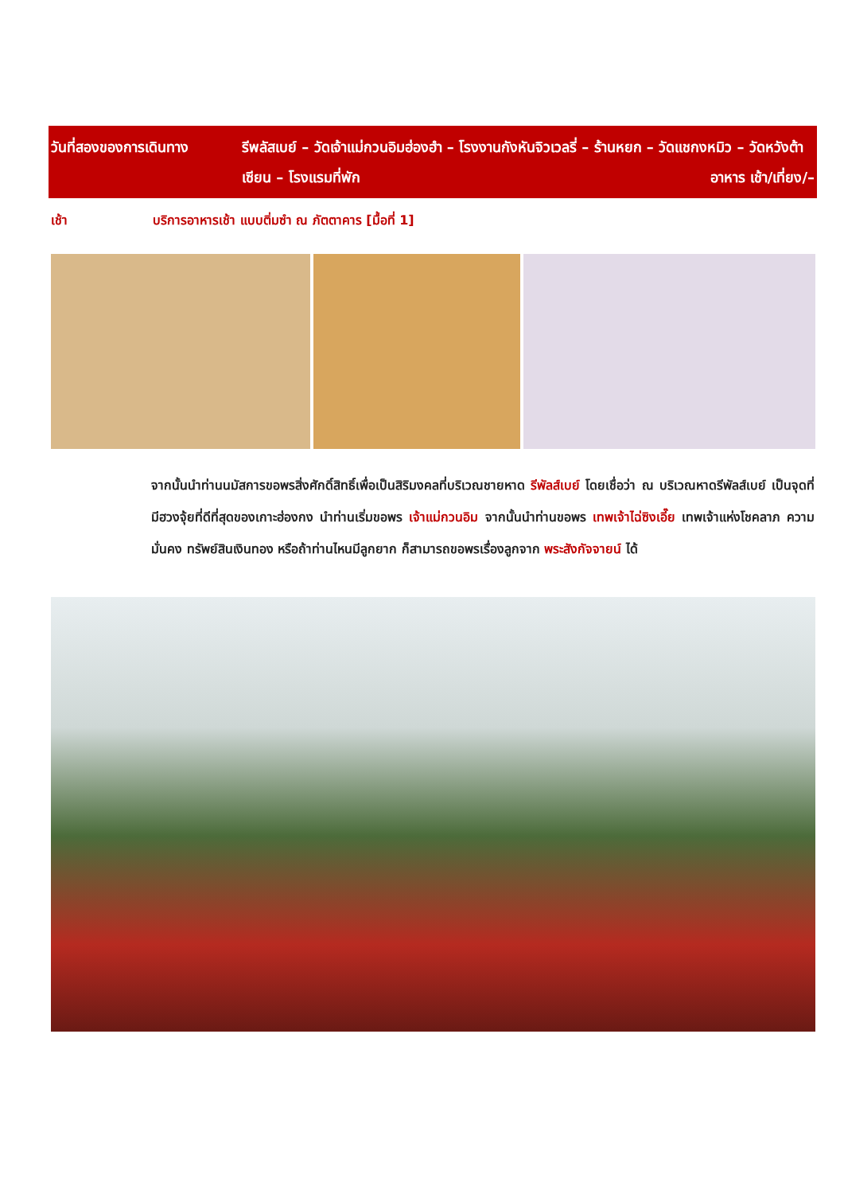| วันที่สองของการเดินทาง | รีพลัสเบย์ – วัดเจ้าแม่กวนอิมฮ่องฮำ – โรงงานกังหันจิวเวลรี่ – ร้านหยก – วัดแชกงหมิว – วัดหวังต้าเซียน – โรงแรมที่พัก อาหาร เช้า/เที่ยง/– |
เช้า บริการอาหารเช้า แบบติ่มซำ ณ ภัตตาคาร [มื้อที่ 1]
จากนั้นนำท่านนมัสการขอพรสิ่งศักดิ์สิทธิ์เพื่อเป็นสิริมงคลที่บริเวณชายหาด รีพัลส์เบย์ โดยเชื่อว่า ณ บริเวณหาดรีพัลส์เบย์ เป็นจุดที่มีฮวงจุ้ยที่ดีที่สุดของเกาะฮ่องกง นำท่านเริ่มขอพร เจ้าแม่กวนอิม จากนั้นนำท่านขอพร เทพเจ้าไฉ่ซิงเอี๊ย เทพเจ้าแห่งโชคลาภ ความมั่นคง ทรัพย์สินเงินทอง หรือถ้าท่านไหนมีลูกยาก ก็สามารถขอพรเรื่องลูกจาก พระสังกัจจายน์ ได้